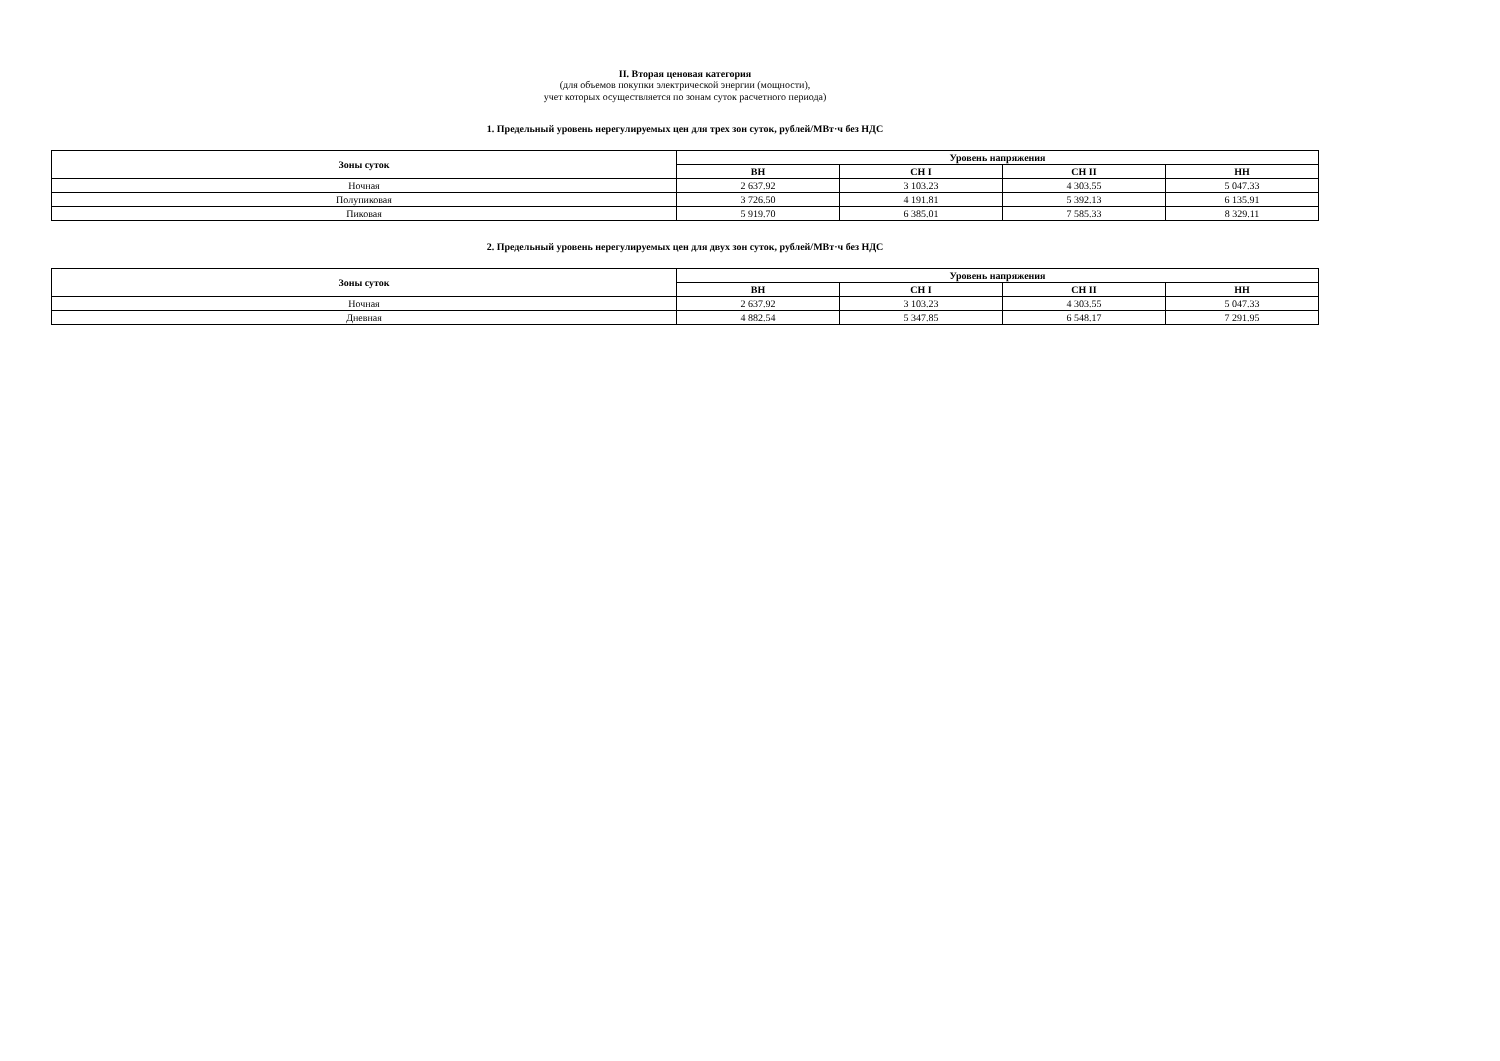II. Вторая ценовая категория
(для объемов покупки электрической энергии (мощности),
учет которых осуществляется по зонам суток расчетного периода)
1. Предельный уровень нерегулируемых цен для трех зон суток, рублей/МВт·ч без НДС
| Зоны суток | Уровень напряжения | | | |
| --- | --- | --- | --- | --- |
| | ВН | СН I | СН II | НН |
| Ночная | 2 637.92 | 3 103.23 | 4 303.55 | 5 047.33 |
| Полупиковая | 3 726.50 | 4 191.81 | 5 392.13 | 6 135.91 |
| Пиковая | 5 919.70 | 6 385.01 | 7 585.33 | 8 329.11 |
2. Предельный уровень нерегулируемых цен для двух зон суток, рублей/МВт·ч без НДС
| Зоны суток | Уровень напряжения | | | |
| --- | --- | --- | --- | --- |
| | ВН | СН I | СН II | НН |
| Ночная | 2 637.92 | 3 103.23 | 4 303.55 | 5 047.33 |
| Дневная | 4 882.54 | 5 347.85 | 6 548.17 | 7 291.95 |